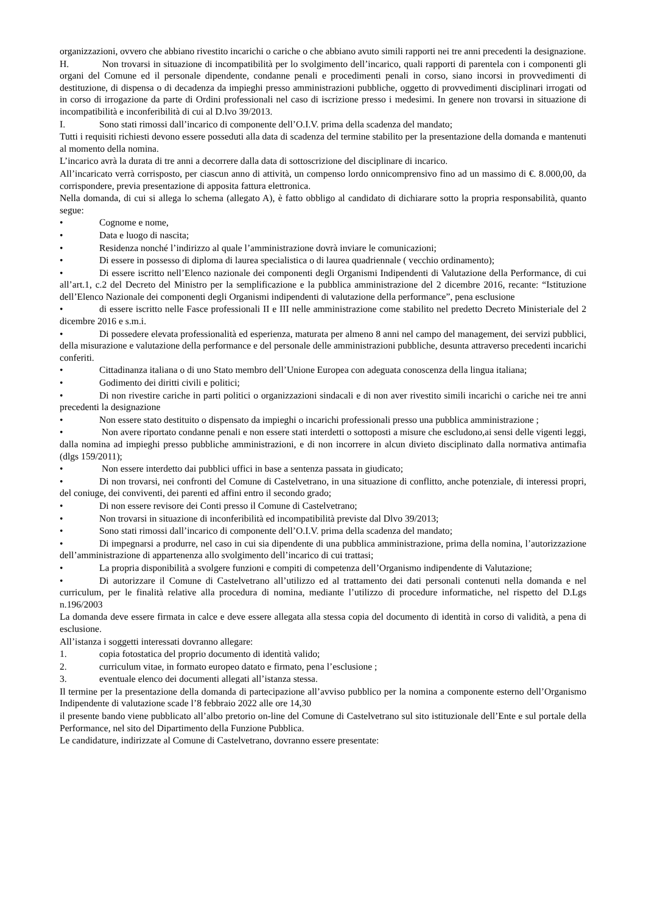organizzazioni, ovvero che abbiano rivestito incarichi o cariche o che abbiano avuto simili rapporti nei tre anni precedenti la designazione.
H. Non trovarsi in situazione di incompatibilità per lo svolgimento dell’incarico, quali rapporti di parentela con i componenti gli organi del Comune ed il personale dipendente, condanne penali e procedimenti penali in corso, siano incorsi in provvedimenti di destituzione, di dispensa o di decadenza da impieghi presso amministrazioni pubbliche, oggetto di provvedimenti disciplinari irrogati od in corso di irrogazione da parte di Ordini professionali nel caso di iscrizione presso i medesimi. In genere non trovarsi in situazione di incompatibilità e inconferibilità di cui al D.lvo 39/2013.
I. Sono stati rimossi dall’incarico di componente dell’O.I.V. prima della scadenza del mandato;
Tutti i requisiti richiesti devono essere posseduti alla data di scadenza del termine stabilito per la presentazione della domanda e mantenuti al momento della nomina.
L’incarico avrà la durata di tre anni a decorrere dalla data di sottoscrizione del disciplinare di incarico.
All’incaricato verrà corrisposto, per ciascun anno di attività, un compenso lordo onnicomprensivo fino ad un massimo di €. 8.000,00, da corrispondere, previa presentazione di apposita fattura elettronica.
Nella domanda, di cui si allega lo schema (allegato A), è fatto obbligo al candidato di dichiarare sotto la propria responsabilità, quanto segue:
• Cognome e nome,
• Data e luogo di nascita;
• Residenza nonché l’indirizzo al quale l’amministrazione dovrà inviare le comunicazioni;
• Di essere in possesso di diploma di laurea specialistica o di laurea quadriennale ( vecchio ordinamento);
• Di essere iscritto nell’Elenco nazionale dei componenti degli Organismi Indipendenti di Valutazione della Performance, di cui all’art.1, c.2 del Decreto del Ministro per la semplificazione e la pubblica amministrazione del 2 dicembre 2016, recante: “Istituzione dell’Elenco Nazionale dei componenti degli Organismi indipendenti di valutazione della performance”, pena esclusione
• di essere iscritto nelle Fasce professionali II e III nelle amministrazione come stabilito nel predetto Decreto Ministeriale del 2 dicembre 2016 e s.m.i.
• Di possedere elevata professionalità ed esperienza, maturata per almeno 8 anni nel campo del management, dei servizi pubblici, della misurazione e valutazione della performance e del personale delle amministrazioni pubbliche, desunta attraverso precedenti incarichi conferiti.
• Cittadinanza italiana o di uno Stato membro dell’Unione Europea con adeguata conoscenza della lingua italiana;
• Godimento dei diritti civili e politici;
• Di non rivestire cariche in parti politici o organizzazioni sindacali e di non aver rivestito simili incarichi o cariche nei tre anni precedenti la designazione
• Non essere stato destituito o dispensato da impieghi o incarichi professionali presso una pubblica amministrazione ;
• Non avere riportato condanne penali e non essere stati interdetti o sottoposti a misure che escludono,ai sensi delle vigenti leggi, dalla nomina ad impieghi presso pubbliche amministrazioni, e di non incorrere in alcun divieto disciplinato dalla normativa antimafia (dlgs 159/2011);
• Non essere interdetto dai pubblici uffici in base a sentenza passata in giudicato;
• Di non trovarsi, nei confronti del Comune di Castelvetrano, in una situazione di conflitto, anche potenziale, di interessi propri, del coniuge, dei conviventi, dei parenti ed affini entro il secondo grado;
• Di non essere revisore dei Conti presso il Comune di Castelvetrano;
• Non trovarsi in situazione di inconferibilità ed incompatibilità previste dal Dlvo 39/2013;
• Sono stati rimossi dall’incarico di componente dell’O.I.V. prima della scadenza del mandato;
• Di impegnarsi a produrre, nel caso in cui sia dipendente di una pubblica amministrazione, prima della nomina, l’autorizzazione dell’amministrazione di appartenenza allo svolgimento dell’incarico di cui trattasi;
• La propria disponibilità a svolgere funzioni e compiti di competenza dell’Organismo indipendente di Valutazione;
• Di autorizzare il Comune di Castelvetrano all’utilizzo ed al trattamento dei dati personali contenuti nella domanda e nel curriculum, per le finalità relative alla procedura di nomina, mediante l’utilizzo di procedure informatiche, nel rispetto del D.Lgs n.196/2003
La domanda deve essere firmata in calce e deve essere allegata alla stessa copia del documento di identità in corso di validità, a pena di esclusione.
All’istanza i soggetti interessati dovranno allegare:
1. copia fotostatica del proprio documento di identità valido;
2. curriculum vitae, in formato europeo datato e firmato, pena l’esclusione ;
3. eventuale elenco dei documenti allegati all’istanza stessa.
Il termine per la presentazione della domanda di partecipazione all’avviso pubblico per la nomina a componente esterno dell’Organismo Indipendente di valutazione scade l’8 febbraio 2022 alle ore 14,30
il presente bando viene pubblicato all’albo pretorio on-line del Comune di Castelvetrano sul sito istituzionale dell’Ente e sul portale della Performance, nel sito del Dipartimento della Funzione Pubblica.
Le candidature, indirizzate al Comune di Castelvetrano, dovranno essere presentate: